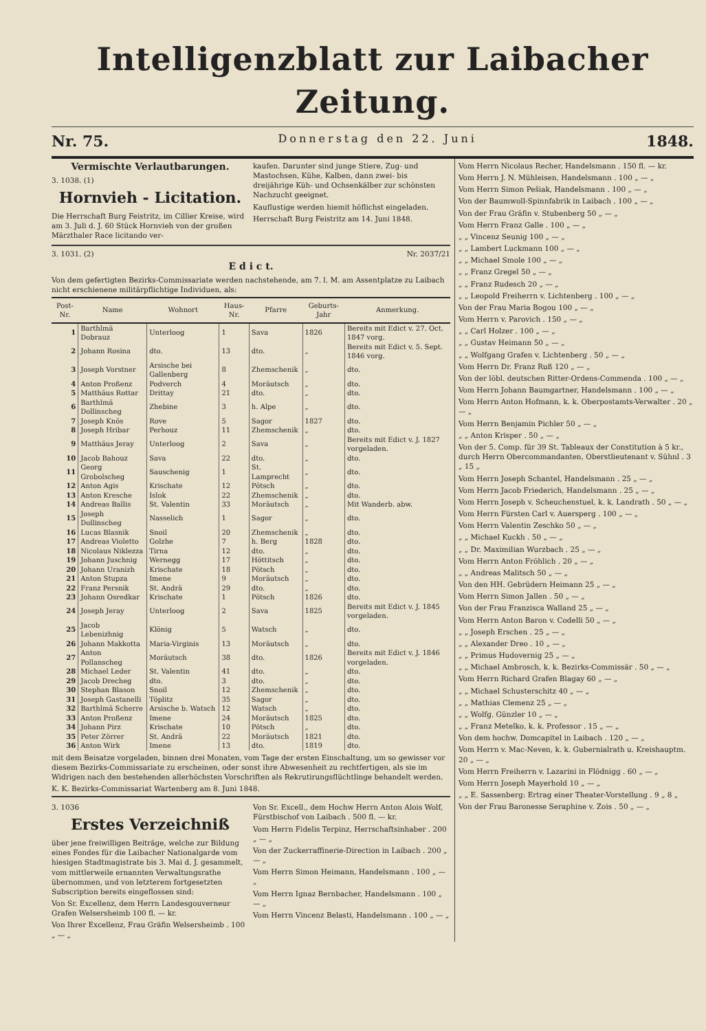Intelligenzblatt zur Laibacher Zeitung.
Nr. 75. Donnerstag den 22. Juni 1848.
Vermischte Verlautbarungen.
3. 1038. (1)
Hornvieh - Licitation.
Die Herrschaft Burg Feistritz, im Cillier Kreise, wird am 3. Juli d. J. 60 Stück Hornvieh von der großen Märzthaler Race licitando ver-
kaufen. Darunter sind junge Stiere, Zug- und Mastochsen, Kühe, Kalben, dann zwei- bis dreijährige Küh- und Ochsenkälber zur schönsten Nachzucht geeignet.
Kauflustige werden hiemit höflichst eingeladen.
Herrschaft Burg Feistritz am 14. Juni 1848.
3. 1031. (2) Nr. 2037/21
E d i c t.
Von dem gefertigten Bezirks-Commissariate werden nachstehende, am 7. l. M. am Assentplatze zu Laibach nicht erschienene militärpflichtige Individuen, als:
| Post-Nr. | Name | Wohnort | Haus-Nr. | Pfarre | Geburts-Jahr | Anmerkung. |
| --- | --- | --- | --- | --- | --- | --- |
| 1 | Barthlmä Dobrauz | Unterloog | 1 | Sava | 1826 | Bereits mit Edict v. 27. Oct. 1847 vorg. |
| 2 | Johann Rosina | dto. | 13 | dto. | „ | Bereits mit Edict v. 5. Sept. 1846 vorg. |
| 3 | Joseph Vorstner | Arsische bei Gallenberg | 8 | Zhemschenik | „ | dto. |
| 4 | Anton Proßenz | Podverch | 4 | Moräutsch | „ | dto. |
| 5 | Matthäus Rottar | Drittay | 21 | dto. | „ | dto. |
| 6 | Barthlmä Dollinscheg | Zhebine | 3 | h. Alpe | „ | dto. |
| 7 | Joseph Knös | Rove | 5 | Sagor | 1827 | dto. |
| 8 | Joseph Hribar | Perhouz | 11 | Zhemschenik | „ | dto. |
| 9 | Matthäus Jeray | Unterloog | 2 | Sava | „ | Bereits mit Edict v. J. 1827 vorgeladen. |
| 10 | Jacob Bahouz | Sava | 22 | dto. | „ | dto. |
| 11 | Georg Grobolscheg | Sauschenig | 1 | St. Lamprecht | „ | dto. |
| 12 | Anton Agis | Krischate | 12 | Pötsch | „ | dto. |
| 13 | Anton Kresche | Islok | 22 | Zhemschenik | „ | dto. |
| 14 | Andreas Ballis | St. Valentin | 33 | Moräutsch | „ | Mit Wanderb. abw. |
| 15 | Joseph Dollinscheg | Nasselich | 1 | Sagor | „ | dto. |
| 16 | Lucas Blasnik | Snoil | 20 | Zhemschenik | „ | dto. |
| 17 | Andreas Violetto | Golzhe | 7 | h. Berg | 1828 | dto. |
| 18 | Nicolaus Niklezza | Tirna | 12 | dto. | „ | dto. |
| 19 | Johann Juschnig | Wernegg | 17 | Höttitsch | „ | dto. |
| 20 | Johann Uranizh | Krischate | 18 | Pötsch | „ | dto. |
| 21 | Anton Stupza | Imene | 9 | Moräutsch | „ | dto. |
| 22 | Franz Persnik | St. Andrä | 29 | dto. | „ | dto. |
| 23 | Johann Osredkar | Krischate | 1 | Pötsch | 1826 | dto. |
| 24 | Joseph Jeray | Unterloog | 2 | Sava | 1825 | Bereits mit Edict v. J. 1845 vorgeladen. |
| 25 | Jacob Lebenizhnig | Klönig | 5 | Watsch | „ | dto. |
| 26 | Johann Makkotta | Maria-Virginis | 13 | Moräutsch | „ | dto. |
| 27 | Anton Pollanscheg | Moräutsch | 38 | dto. | 1826 | Bereits mit Edict v. J. 1846 vorgeladen. |
| 28 | Michael Leder | St. Valentin | 41 | dto. | „ | dto. |
| 29 | Jacob Drecheg | dto. | 3 | dto. | „ | dto. |
| 30 | Stephan Blason | Snoil | 12 | Zhemschenik | „ | dto. |
| 31 | Joseph Gastanelli | Töplitz | 35 | Sagor | „ | dto. |
| 32 | Barthlmä Scherre | Arsische b. Watsch | 12 | Watsch | „ | dto. |
| 33 | Anton Proßenz | Imene | 24 | Moräutsch | 1825 | dto. |
| 34 | Johann Pirz | Krischate | 10 | Pötsch | „ | dto. |
| 35 | Peter Zörrer | St. Andrä | 22 | Moräutsch | 1821 | dto. |
| 36 | Anton Wirk | Imene | 13 | dto. | 1819 | dto. |
mit dem Beisatze vorgeladen, binnen drei Monaten, vom Tage der ersten Einschaltung, um so gewisser vor diesem Bezirks-Commissariate zu erscheinen, oder sonst ihre Abwesenheit zu rechtfertigen, als sie im Widrigen nach den bestehenden allerhöchsten Vorschriften als Rekrutirungsflüchtlinge behandelt werden.
K. K. Bezirks-Commissariat Wartenberg am 8. Juni 1848.
3. 1036
Erstes Verzeichniß
über jene freiwilligen Beiträge, welche zur Bildung eines Fondes für die Laibacher Nationalgarde vom hiesigen Stadtmagistrate bis 3. Mai d. J. gesammelt, vom mittlerweile ernannten Verwaltungsrathe übernommen, und von letzterem fortgesetzten Subscription bereits eingeflossen sind:
Von Sr. Excellenz, dem Herrn Landesgouverneur Grafen Welsersheimb 100 fl. — kr.
Von Ihrer Excellenz, Frau Gräfin Welsersheimb . 100 „ — „
Von Sr. Excell., dem Hochw Herrn Anton Alois Wolf, Fürstbischof von Laibach . 500 fl. — kr.
Vom Herrn Fidelis Terpinz, Herrschaftsinhaber . 200 „ — „
Von der Zuckerraffinerie-Direction in Laibach . 200 „ — „
Vom Herrn Simon Heimann, Handelsmann . 100 „ — „
Vom Herrn Ignaz Bernbacher, Handelsmann . 100 „ — „
Vom Herrn Vincenz Belasti, Handelsmann . 100 „ — „
Vom Herrn Nicolaus Recher, Handelsmann . 150 fl. — kr.
Vom Herrn J. N. Mühleisen, Handelsmann . 100 „ — „
Vom Herrn Simon Pešiak, Handelsmann . 100 „ — „
Von der Baumwoll-Spinnfabrik in Laibach . 100 „ — „
Von der Frau Gräfin v. Stubenberg 50 „ — „
Vom Herrn Franz Galle . 100 „ — „
„ „ Vincenz Seunig 100 „ — „
„ „ Lambert Luckmann 100 „ — „
„ „ Michael Smole 100 „ — „
„ „ Franz Gregel 50 „ — „
„ „ Franz Rudesch 20 „ — „
„ „ Leopold Freiherrn v. Lichtenberg . 100 „ — „
Von der Frau Maria Bogou 100 „ — „
Vom Herrn v. Parovich . 150 „ — „
„ „ Carl Holzer . 100 „ — „
„ „ Gustav Heimann 50 „ — „
„ „ Wolfgang Grafen v. Lichtenberg . 50 „ — „
Vom Herrn Dr. Franz Ruß 120 „ — „
Von der löbl. deutschen Ritter-Ordens-Commenda . 100 „ — „
Vom Herrn Johann Baumgartner, Handelsmann . 100 „ — „
Vom Herrn Anton Hofmann, k. k. Oberpostamts-Verwalter . 20 „ — „
Vom Herrn Benjamin Pichler 50 „ — „
„ „ Anton Krisper . 50 „ — „
Von der 5. Comp. für 39 St. Tableaux der Constitution à 5 kr., durch Herrn Obercommandanten, Oberstlieutenant v. Sühnl . 3 „ 15 „
Vom Herrn Joseph Schantel, Handelsmann . 25 „ — „
Vom Herrn Jacob Friederich, Handelsmann . 25 „ — „
Vom Herrn Joseph v. Scheuchenstuel, k. k. Landrath . 50 „ — „
Vom Herrn Fürsten Carl v. Auersperg . 100 „ — „
Vom Herrn Valentin Zeschko 50 „ — „
„ „ Michael Kuckh . 50 „ — „
„ „ Dr. Maximilian Wurzbach . 25 „ — „
Vom Herrn Anton Fröhlich . 20 „ — „
„ „ Andreas Malitsch 50 „ — „
Von den HH. Gebrüdern Heimann 25 „ — „
Vom Herrn Simon Jallen . 50 „ — „
Von der Frau Franzisca Walland 25 „ — „
Vom Herrn Anton Baron v. Codelli 50 „ — „
„ „ Joseph Erschen . 25 „ — „
„ „ Alexander Dreo . 10 „ — „
„ „ Primus Hudovernig 25 „ — „
„ „ Michael Ambrosch, k. k. Bezirks-Commissär . 50 „ — „
Vom Herrn Richard Grafen Blagay 60 „ — „
„ „ Michael Schusterschitz 40 „ — „
„ „ Mathias Clemenz 25 „ — „
„ „ Wolfg. Günzler 10 „ — „
„ „ Franz Metelko, k. k. Professor . 15 „ — „
Von dem hochw. Domcapitel in Laibach . 120 „ — „
Vom Herrn v. Mac-Neven, k. k. Gubernialrath u. Kreishauptm. 20 „ — „
Vom Herrn Freiherrn v. Lazarini in Flödnigg . 60 „ — „
Vom Herrn Joseph Mayerhold 10 „ — „
„ „ E. Sassenberg: Ertrag einer Theater-Vorstellung . 9 „ 8 „
Von der Frau Baronesse Seraphine v. Zois . 50 „ — „